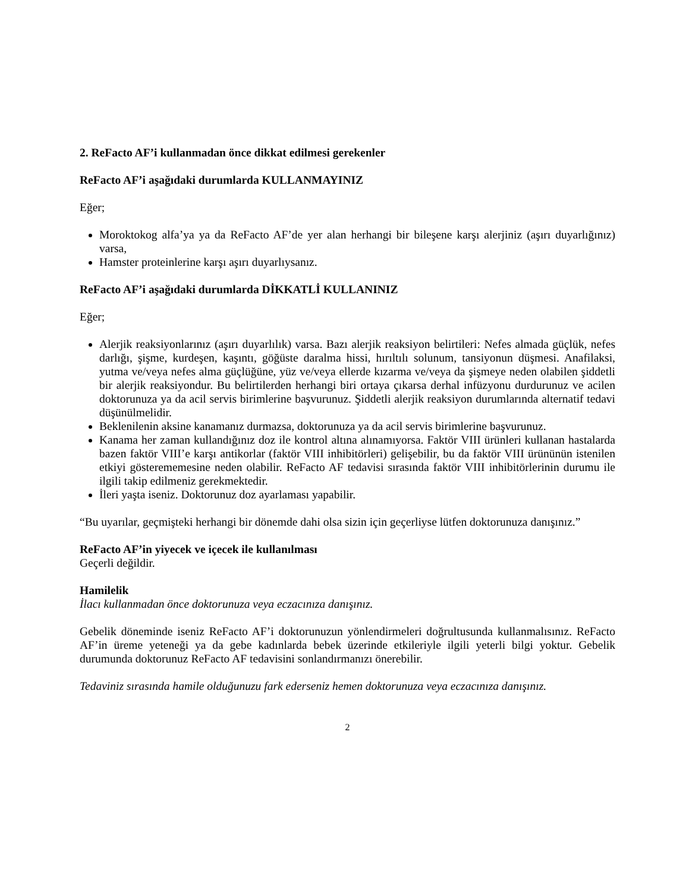2. ReFacto AF’i kullanmadan önce dikkat edilmesi gerekenler
ReFacto AF’i aşağıdaki durumlarda KULLANMAYINIZ
Eğer;
Moroktokog alfa’ya ya da ReFacto AF’de yer alan herhangi bir bileşene karşı alerjiniz (aşırı duyarlığınız) varsa,
Hamster proteinlerine karşı aşırı duyarlıysanız.
ReFacto AF’i aşağıdaki durumlarda DİKKATLİ KULLANINIZ
Eğer;
Alerjik reaksiyonlarınız (aşırı duyarlılık) varsa. Bazı alerjik reaksiyon belirtileri: Nefes almada güçlük, nefes darlığı, şişme, kurdeşen, kaşıntı, göğüste daralma hissi, hırıltılı solunum, tansiyonun düşmesi. Anafilaksi, yutma ve/veya nefes alma güçlüğüne, yüz ve/veya ellerde kızarma ve/veya da şişmeye neden olabilen şiddetli bir alerjik reaksiyondur. Bu belirtilerden herhangi biri ortaya çıkarsa derhal infüzyonu durdurunuz ve acilen doktorunuza ya da acil servis birimlerine başvurunuz. Şiddetli alerjik reaksiyon durumlarında alternatif tedavi düşünülmelidir.
Beklenilenin aksine kanamanız durmazsa, doktorunuza ya da acil servis birimlerine başvurunuz.
Kanama her zaman kullandığınız doz ile kontrol altına alınamıyorsa. Faktör VIII ürünleri kullanan hastalarda bazen faktör VIII’e karşı antikorlar (faktör VIII inhibitörleri) gelişebilir, bu da faktör VIII ürününün istenilen etkiyi gösterememesine neden olabilir. ReFacto AF tedavisi sırasında faktör VIII inhibitörlerinin durumu ile ilgili takip edilmeniz gerekmektedir.
İleri yaşta iseniz. Doktorunuz doz ayarlaması yapabilir.
“Bu uyarılar, geçmişteki herhangi bir dönemde dahi olsa sizin için geçerliyse lütfen doktorunuza danışınız.”
ReFacto AF’in yiyecek ve içecek ile kullanılması
Geçerli değildir.
Hamilelik
İlacı kullanmadan önce doktorunuza veya eczacınıza danışınız.
Gebelik döneminde iseniz ReFacto AF’i doktorunuzun yönlendirmeleri doğrultusunda kullanmalısınız. ReFacto AF’in üreme yeteneği ya da gebe kadınlarda bebek üzerinde etkileriyle ilgili yeterli bilgi yoktur. Gebelik durumunda doktorunuz ReFacto AF tedavisini sonlandırmanızı önerebilir.
Tedaviniz sırasında hamile olduğunuzu fark ederseniz hemen doktorunuza veya eczacınıza danışınız.
2